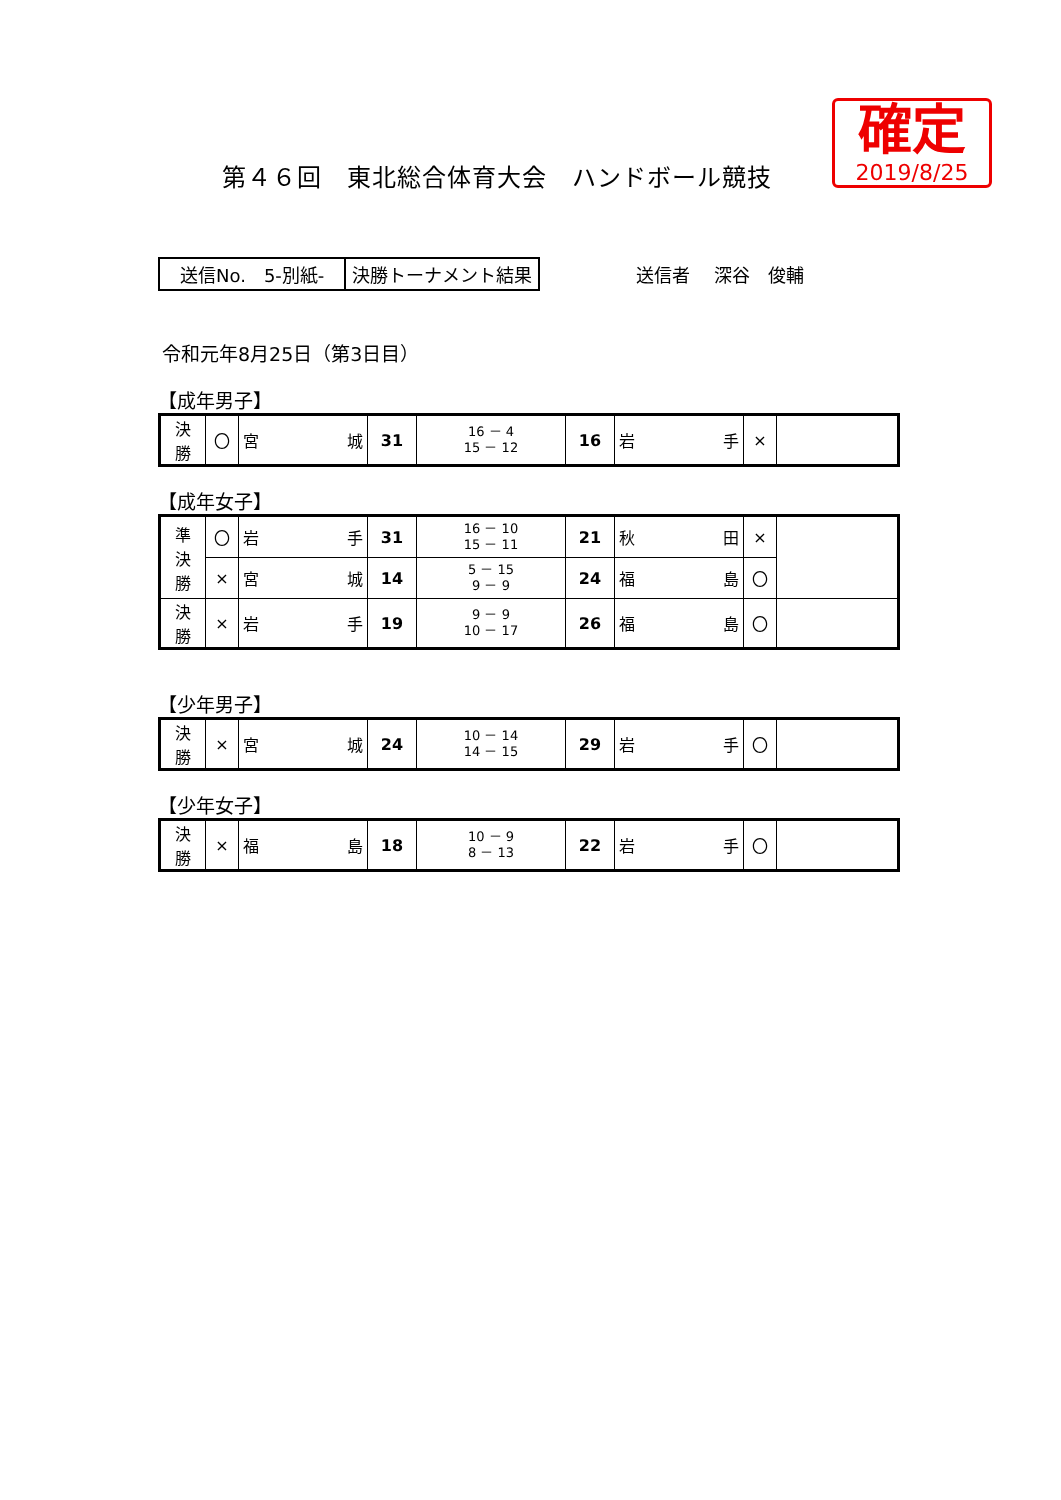第４６回　東北総合体育大会　ハンドボール競技
確定
2019/8/25
送信No.　5-別紙- 決勝トーナメント結果
送信者　 深谷　俊輔
令和元年8月25日（第3日目）
【成年男子】
| 決 勝 | 〇 | 宮 城 | 31 | 16 － 4 15 － 12 | 16 | 岩 手 | × | |
【成年女子】
| 準 決 勝 | 〇 | 岩 手 | 31 | 16 － 10 15 － 11 | 21 | 秋 田 | × | |
| | × | 宮 城 | 14 | 5 － 15 9 － 9 | 24 | 福 島 | 〇 | |
| 決 勝 | × | 岩 手 | 19 | 9 － 9 10 － 17 | 26 | 福 島 | 〇 | |
【少年男子】
| 決 勝 | × | 宮 城 | 24 | 10 － 14 14 － 15 | 29 | 岩 手 | 〇 | |
【少年女子】
| 決 勝 | × | 福 島 | 18 | 10 － 9 8 － 13 | 22 | 岩 手 | 〇 | |